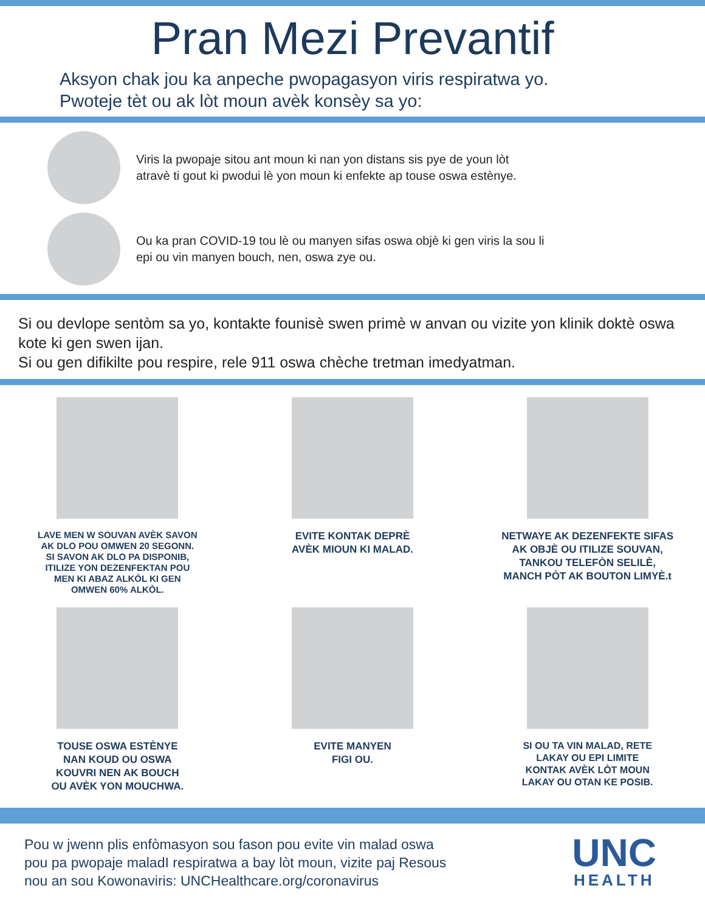Pran Mezi Prevantif
Aksyon chak jou ka anpeche pwopagasyon viris respiratwa yo.
Pwoteje tèt ou ak lòt moun avèk konsèy sa yo:
Viris la pwopaje sitou ant moun ki nan yon distans sis pye de youn lòt
atravè ti gout ki pwodui lè yon moun ki enfekte ap touse oswa estènye.
Ou ka pran COVID-19 tou lè ou manyen sifas oswa objè ki gen viris la sou li
epi ou vin manyen bouch, nen, oswa zye ou.
Si ou devlope sentòm sa yo, kontakte founisè swen primè w anvan ou vizite yon klinik doktè oswa kote ki gen swen ijan.
Si ou gen difikilte pou respire, rele 911 oswa chèche tretman imedyatman.
LAVE MEN W SOUVAN AVÈK SAVON
AK DLO POU OMWEN 20 SEGONN.
SI SAVON AK DLO PA DISPONIB,
ITILIZE YON DEZENFEKTAN POU
MEN KI ABAZ ALKÒL KI GEN
OMWEN 60% ALKÒL.
EVITE KONTAK DEPRÈ
AVÈK MIOUN KI MALAD.
NETWAYE AK DEZENFEKTE SIFAS
AK OBJÈ OU ITILIZE SOUVAN,
TANKOU TELEFÒN SELILÈ,
MANCH PÒT AK BOUTON LIMYÈ.t
TOUSE OSWA ESTÈNYE
NAN KOUD OU OSWA
KOUVRI NEN AK BOUCH
OU AVÈK YON MOUCHWA.
EVITE MANYEN
FIGI OU.
SI OU TA VIN MALAD, RETE
LAKAY OU EPI LIMITE
KONTAK AVÈK LÒT MOUN
LAKAY OU OTAN KE POSIB.
Pou w jwenn plis enfòmasyon sou fason pou evite vin malad oswa
pou pa pwopaje maladI respiratwa a bay lòt moun, vizite paj Resous
nou an sou Kowonaviris: UNCHealthcare.org/coronavirus
UNC
HEALTH